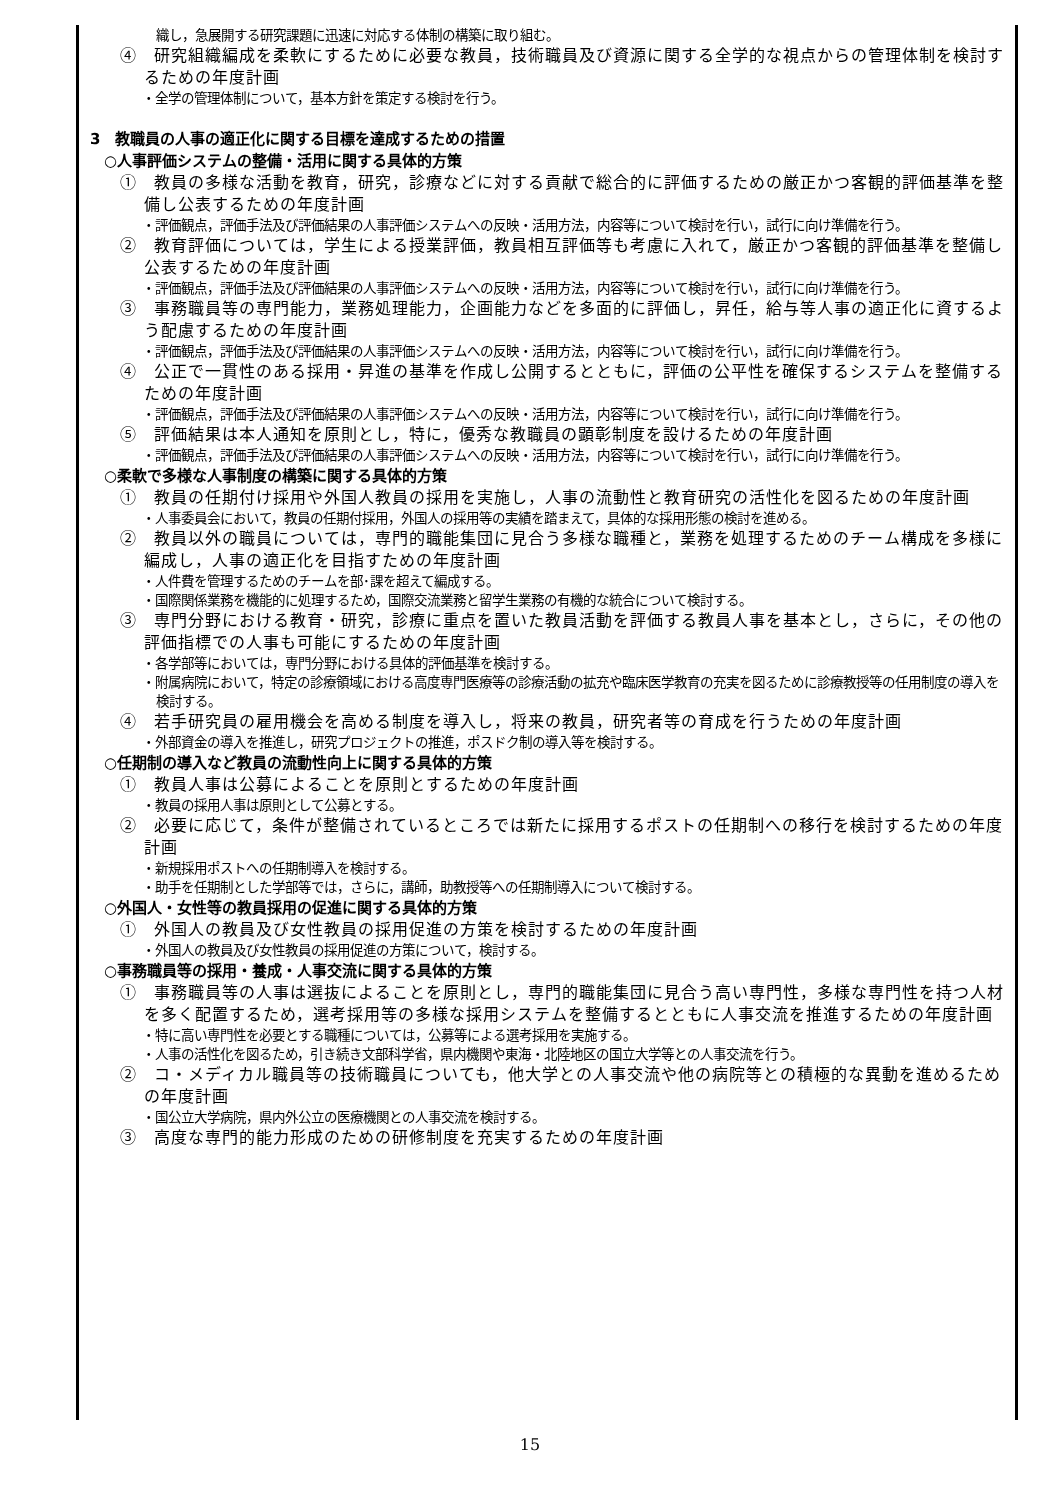織し，急展開する研究課題に迅速に対応する体制の構築に取り組む。
④　研究組織編成を柔軟にするために必要な教員，技術職員及び資源に関する全学的な視点からの管理体制を検討するための年度計画
・全学の管理体制について，基本方針を策定する検討を行う。
3　教職員の人事の適正化に関する目標を達成するための措置
○人事評価システムの整備・活用に関する具体的方策
①　教員の多様な活動を教育，研究，診療などに対する貢献で総合的に評価するための厳正かつ客観的評価基準を整備し公表するための年度計画
・評価観点，評価手法及び評価結果の人事評価システムへの反映・活用方法，内容等について検討を行い，試行に向け準備を行う。
②　教育評価については，学生による授業評価，教員相互評価等も考慮に入れて，厳正かつ客観的評価基準を整備し公表するための年度計画
・評価観点，評価手法及び評価結果の人事評価システムへの反映・活用方法，内容等について検討を行い，試行に向け準備を行う。
③　事務職員等の専門能力，業務処理能力，企画能力などを多面的に評価し，昇任，給与等人事の適正化に資するよう配慮するための年度計画
・評価観点，評価手法及び評価結果の人事評価システムへの反映・活用方法，内容等について検討を行い，試行に向け準備を行う。
④　公正で一貫性のある採用・昇進の基準を作成し公開するとともに，評価の公平性を確保するシステムを整備するための年度計画
・評価観点，評価手法及び評価結果の人事評価システムへの反映・活用方法，内容等について検討を行い，試行に向け準備を行う。
⑤　評価結果は本人通知を原則とし，特に，優秀な教職員の顕彰制度を設けるための年度計画
・評価観点，評価手法及び評価結果の人事評価システムへの反映・活用方法，内容等について検討を行い，試行に向け準備を行う。
○柔軟で多様な人事制度の構築に関する具体的方策
①　教員の任期付け採用や外国人教員の採用を実施し，人事の流動性と教育研究の活性化を図るための年度計画
・人事委員会において，教員の任期付採用，外国人の採用等の実績を踏まえて，具体的な採用形態の検討を進める。
②　教員以外の職員については，専門的職能集団に見合う多様な職種と，業務を処理するためのチーム構成を多様に編成し，人事の適正化を目指すための年度計画
・人件費を管理するためのチームを部･課を超えて編成する。
・国際関係業務を機能的に処理するため，国際交流業務と留学生業務の有機的な統合について検討する。
③　専門分野における教育・研究，診療に重点を置いた教員活動を評価する教員人事を基本とし，さらに，その他の評価指標での人事も可能にするための年度計画
・各学部等においては，専門分野における具体的評価基準を検討する。
・附属病院において，特定の診療領域における高度専門医療等の診療活動の拡充や臨床医学教育の充実を図るために診療教授等の任用制度の導入を検討する。
④　若手研究員の雇用機会を高める制度を導入し，将来の教員，研究者等の育成を行うための年度計画
・外部資金の導入を推進し，研究プロジェクトの推進，ポスドク制の導入等を検討する。
○任期制の導入など教員の流動性向上に関する具体的方策
①　教員人事は公募によることを原則とするための年度計画
・教員の採用人事は原則として公募とする。
②　必要に応じて，条件が整備されているところでは新たに採用するポストの任期制への移行を検討するための年度計画
・新規採用ポストへの任期制導入を検討する。
・助手を任期制とした学部等では，さらに，講師，助教授等への任期制導入について検討する。
○外国人・女性等の教員採用の促進に関する具体的方策
①　外国人の教員及び女性教員の採用促進の方策を検討するための年度計画
・外国人の教員及び女性教員の採用促進の方策について，検討する。
○事務職員等の採用・養成・人事交流に関する具体的方策
①　事務職員等の人事は選抜によることを原則とし，専門的職能集団に見合う高い専門性，多様な専門性を持つ人材を多く配置するため，選考採用等の多様な採用システムを整備するとともに人事交流を推進するための年度計画
・特に高い専門性を必要とする職種については，公募等による選考採用を実施する。
・人事の活性化を図るため，引き続き文部科学省，県内機関や東海・北陸地区の国立大学等との人事交流を行う。
②　コ・メディカル職員等の技術職員についても，他大学との人事交流や他の病院等との積極的な異動を進めるための年度計画
・国公立大学病院，県内外公立の医療機関との人事交流を検討する。
③　高度な専門的能力形成のための研修制度を充実するための年度計画
15